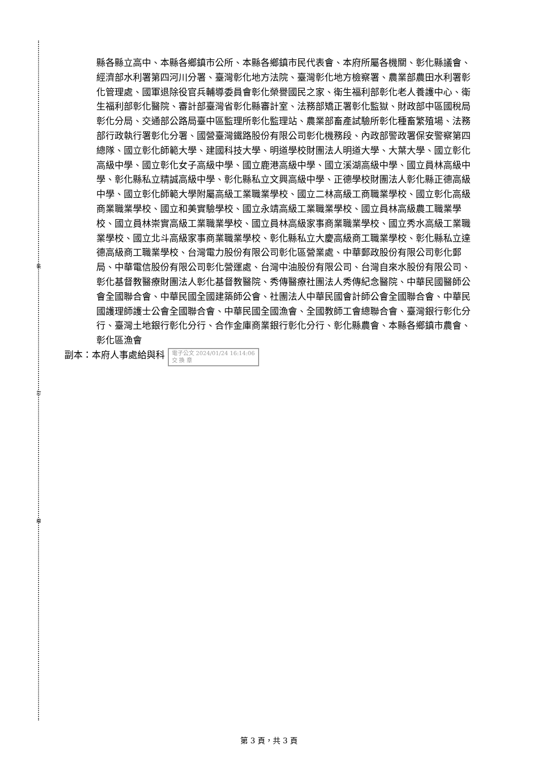裝
訂
線
縣各縣立高中、本縣各鄉鎮市公所、本縣各鄉鎮市民代表會、本府所屬各機關、彰化縣議會、經濟部水利署第四河川分署、臺灣彰化地方法院、臺灣彰化地方檢察署、農業部農田水利署彰化管理處、國軍退除役官兵輔導委員會彰化榮譽國民之家、衛生福利部彰化老人養護中心、衛生福利部彰化醫院、審計部臺灣省彰化縣審計室、法務部矯正署彰化監獄、財政部中區國稅局彰化分局、交通部公路局臺中區監理所彰化監理站、農業部畜產試驗所彰化種畜繁殖場、法務部行政執行署彰化分署、國營臺灣鐵路股份有限公司彰化機務段、內政部警政署保安警察第四總隊、國立彰化師範大學、建國科技大學、明道學校財團法人明道大學、大葉大學、國立彰化高級中學、國立彰化女子高級中學、國立鹿港高級中學、國立溪湖高級中學、國立員林高級中學、彰化縣私立精誠高級中學、彰化縣私立文興高級中學、正德學校財團法人彰化縣正德高級中學、國立彰化師範大學附屬高級工業職業學校、國立二林高級工商職業學校、國立彰化高級商業職業學校、國立和美實驗學校、國立永靖高級工業職業學校、國立員林高級農工職業學校、國立員林崇實高級工業職業學校、國立員林高級家事商業職業學校、國立秀水高級工業職業學校、國立北斗高級家事商業職業學校、彰化縣私立大慶高級商工職業學校、彰化縣私立達德高級商工職業學校、台灣電力股份有限公司彰化區營業處、中華郵政股份有限公司彰化郵局、中華電信股份有限公司彰化營運處、台灣中油股份有限公司、台灣自來水股份有限公司、彰化基督教醫療財團法人彰化基督教醫院、秀傳醫療社團法人秀傳紀念醫院、中華民國醫師公會全國聯合會、中華民國全國建築師公會、社團法人中華民國會計師公會全國聯合會、中華民國護理師護士公會全國聯合會、中華民國全國漁會、全國教師工會總聯合會、臺灣銀行彰化分行、臺灣土地銀行彰化分行、合作金庫商業銀行彰化分行、彰化縣農會、本縣各鄉鎮市農會、彰化區漁會
副本：本府人事處給與科 電子公文 2024/01/24 16:14:06
交 換 章
第 3 頁，共 3 頁